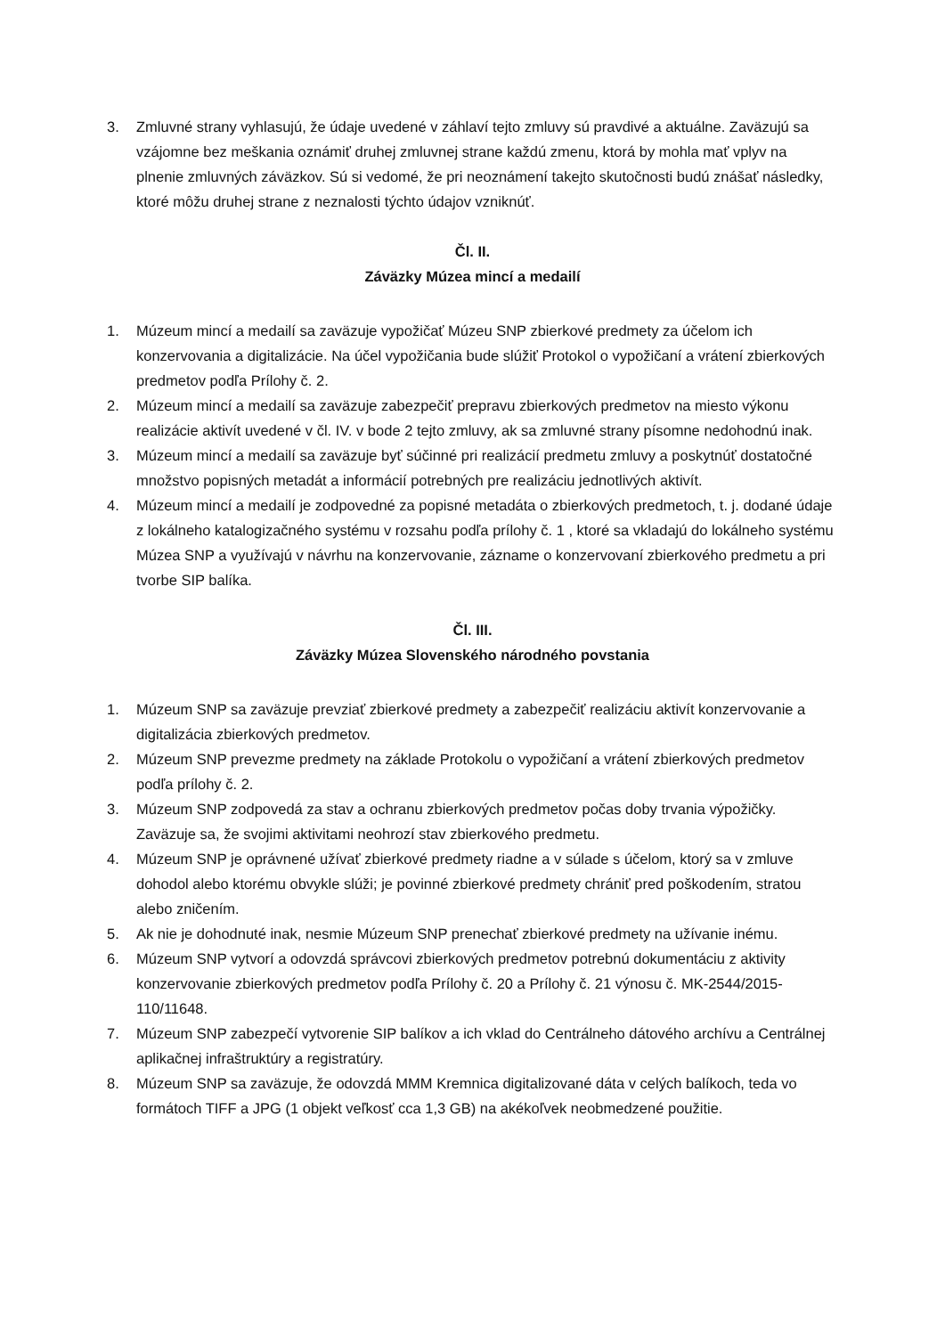3. Zmluvné strany vyhlasujú, že údaje uvedené v záhlaví tejto zmluvy sú pravdivé a aktuálne. Zaväzujú sa vzájomne bez meškania oznámiť druhej zmluvnej strane každú zmenu, ktorá by mohla mať vplyv na plnenie zmluvných záväzkov. Sú si vedomé, že pri neoznámení takejto skutočnosti budú znášať následky, ktoré môžu druhej strane z neznalosti týchto údajov vzniknúť.
Čl. II.
Záväzky Múzea mincí a medailí
1. Múzeum mincí a medailí sa zaväzuje vypožičať Múzeu SNP zbierkové predmety za účelom ich konzervovania a digitalizácie. Na účel vypožičania bude slúžiť Protokol o vypožičaní a vrátení zbierkových predmetov podľa Prílohy č. 2.
2. Múzeum mincí a medailí sa zaväzuje zabezpečiť prepravu zbierkových predmetov na miesto výkonu realizácie aktivít uvedené v čl. IV. v bode 2 tejto zmluvy, ak sa zmluvné strany písomne nedohodnú inak.
3. Múzeum mincí a medailí sa zaväzuje byť súčinné pri realizácií predmetu zmluvy a poskytnúť dostatočné množstvo popisných metadát a informácií potrebných pre realizáciu jednotlivých aktivít.
4. Múzeum mincí a medailí je zodpovedné za popisné metadáta o zbierkových predmetoch, t. j. dodané údaje z lokálneho katalogizačného systému v rozsahu podľa prílohy č. 1 , ktoré sa vkladajú do lokálneho systému Múzea SNP a využívajú v návrhu na konzervovanie, zázname o konzervovaní zbierkového predmetu a pri tvorbe SIP balíka.
Čl. III.
Záväzky Múzea Slovenského národného povstania
1. Múzeum SNP sa zaväzuje prevziať zbierkové predmety a zabezpečiť realizáciu aktivít konzervovanie a digitalizácia zbierkových predmetov.
2. Múzeum SNP prevezme predmety na základe Protokolu o vypožičaní a vrátení zbierkových predmetov podľa prílohy č. 2.
3. Múzeum SNP zodpovedá za stav a ochranu zbierkových predmetov počas doby trvania výpožičky. Zaväzuje sa, že svojimi aktivitami neohrozí stav zbierkového predmetu.
4. Múzeum SNP je oprávnené užívať zbierkové predmety riadne a v súlade s účelom, ktorý sa v zmluve dohodol alebo ktorému obvykle slúži; je povinné zbierkové predmety chrániť pred poškodením, stratou alebo zničením.
5. Ak nie je dohodnuté inak, nesmie Múzeum SNP prenechať zbierkové predmety na užívanie inému.
6. Múzeum SNP vytvorí a odovzdá správcovi zbierkových predmetov potrebnú dokumentáciu z aktivity konzervovanie zbierkových predmetov podľa Prílohy č. 20 a Prílohy č. 21 výnosu č. MK-2544/2015-110/11648.
7. Múzeum SNP zabezpečí vytvorenie SIP balíkov a ich vklad do Centrálneho dátového archívu a Centrálnej aplikačnej infraštruktúry a registratúry.
8. Múzeum SNP sa zaväzuje, že odovzdá MMM Kremnica digitalizované dáta v celých balíkoch, teda vo formátoch TIFF a JPG (1 objekt veľkosť cca 1,3 GB) na akékoľvek neobmedzené použitie.